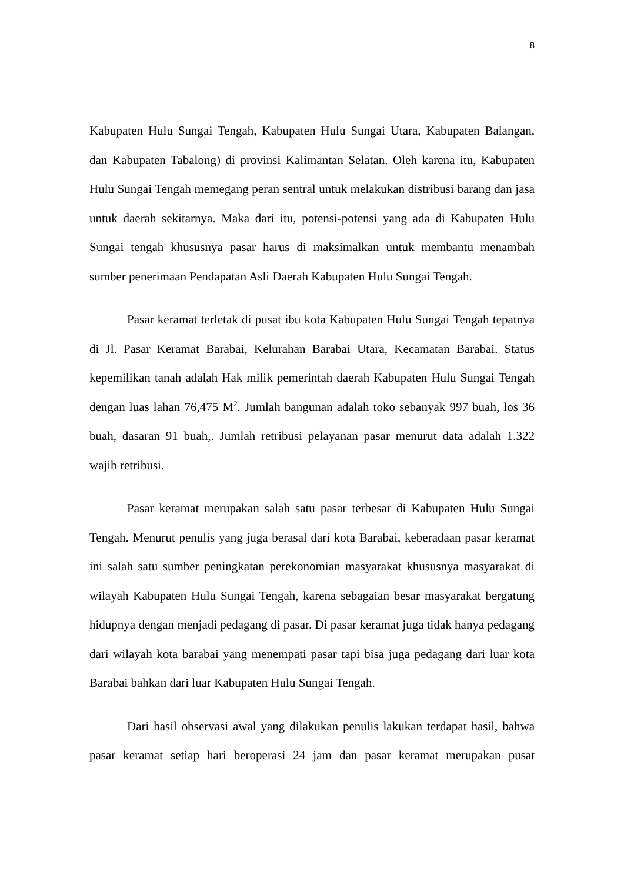8
Kabupaten Hulu Sungai Tengah, Kabupaten Hulu Sungai Utara, Kabupaten Balangan, dan Kabupaten Tabalong) di provinsi Kalimantan Selatan. Oleh karena itu, Kabupaten Hulu Sungai Tengah memegang peran sentral untuk melakukan distribusi barang dan jasa untuk daerah sekitarnya. Maka dari itu, potensi-potensi yang ada di Kabupaten Hulu Sungai tengah khususnya pasar harus di maksimalkan untuk membantu menambah sumber penerimaan Pendapatan Asli Daerah Kabupaten Hulu Sungai Tengah.
Pasar keramat terletak di pusat ibu kota Kabupaten Hulu Sungai Tengah tepatnya di Jl. Pasar Keramat Barabai, Kelurahan Barabai Utara, Kecamatan Barabai. Status kepemilikan tanah adalah Hak milik pemerintah daerah Kabupaten Hulu Sungai Tengah dengan luas lahan 76,475 M<sup>2</sup>. Jumlah bangunan adalah toko sebanyak 997 buah, los 36 buah, dasaran 91 buah,. Jumlah retribusi pelayanan pasar menurut data adalah 1.322 wajib retribusi.
Pasar keramat merupakan salah satu pasar terbesar di Kabupaten Hulu Sungai Tengah. Menurut penulis yang juga berasal dari kota Barabai, keberadaan pasar keramat ini salah satu sumber peningkatan perekonomian masyarakat khususnya masyarakat di wilayah Kabupaten Hulu Sungai Tengah, karena sebagaian besar masyarakat bergatung hidupnya dengan menjadi pedagang di pasar. Di pasar keramat juga tidak hanya pedagang dari wilayah kota barabai yang menempati pasar tapi bisa juga pedagang dari luar kota Barabai bahkan dari luar Kabupaten Hulu Sungai Tengah.
Dari hasil observasi awal yang dilakukan penulis lakukan terdapat hasil, bahwa pasar keramat setiap hari beroperasi 24 jam dan pasar keramat merupakan pusat